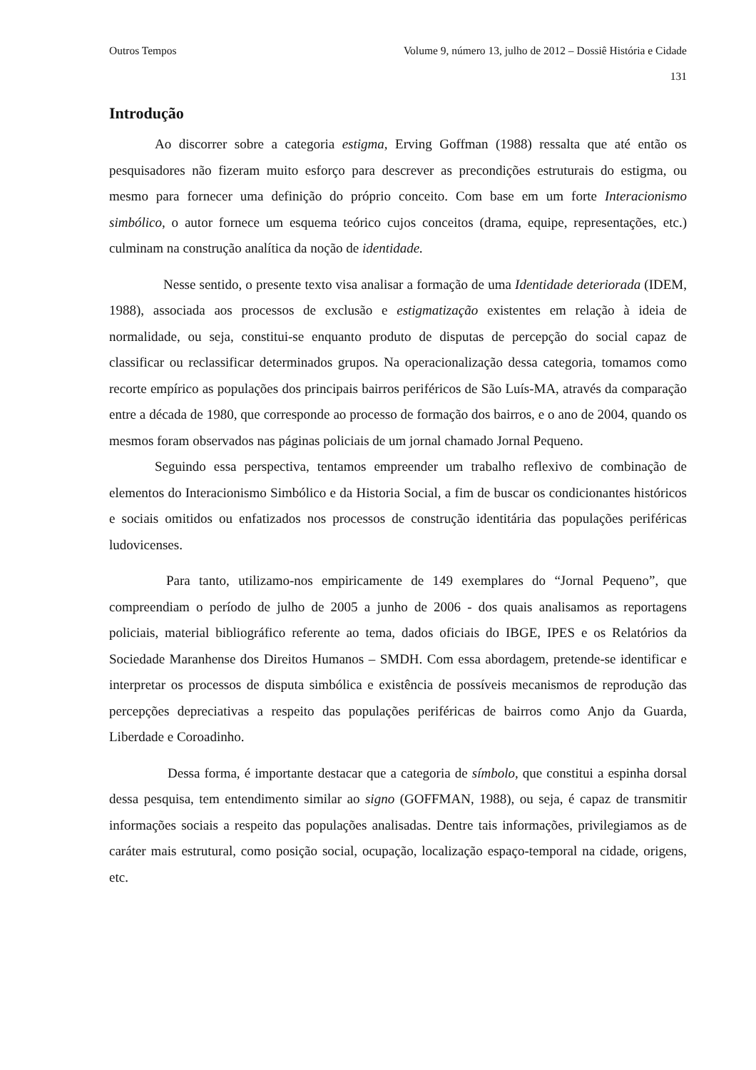Outros Tempos Volume 9, número 13, julho de 2012 – Dossiê História e Cidade
131
Introdução
Ao discorrer sobre a categoria estigma, Erving Goffman (1988) ressalta que até então os pesquisadores não fizeram muito esforço para descrever as precondições estruturais do estigma, ou mesmo para fornecer uma definição do próprio conceito. Com base em um forte Interacionismo simbólico, o autor fornece um esquema teórico cujos conceitos (drama, equipe, representações, etc.) culminam na construção analítica da noção de identidade.
Nesse sentido, o presente texto visa analisar a formação de uma Identidade deteriorada (IDEM, 1988), associada aos processos de exclusão e estigmatização existentes em relação à ideia de normalidade, ou seja, constitui-se enquanto produto de disputas de percepção do social capaz de classificar ou reclassificar determinados grupos. Na operacionalização dessa categoria, tomamos como recorte empírico as populações dos principais bairros periféricos de São Luís-MA, através da comparação entre a década de 1980, que corresponde ao processo de formação dos bairros, e o ano de 2004, quando os mesmos foram observados nas páginas policiais de um jornal chamado Jornal Pequeno.
Seguindo essa perspectiva, tentamos empreender um trabalho reflexivo de combinação de elementos do Interacionismo Simbólico e da Historia Social, a fim de buscar os condicionantes históricos e sociais omitidos ou enfatizados nos processos de construção identitária das populações periféricas ludovicenses.
Para tanto, utilizamo-nos empiricamente de 149 exemplares do “Jornal Pequeno”, que compreendiam o período de julho de 2005 a junho de 2006 - dos quais analisamos as reportagens policiais, material bibliográfico referente ao tema, dados oficiais do IBGE, IPES e os Relatórios da Sociedade Maranhense dos Direitos Humanos – SMDH. Com essa abordagem, pretende-se identificar e interpretar os processos de disputa simbólica e existência de possíveis mecanismos de reprodução das percepções depreciativas a respeito das populações periféricas de bairros como Anjo da Guarda, Liberdade e Coroadinho.
Dessa forma, é importante destacar que a categoria de símbolo, que constitui a espinha dorsal dessa pesquisa, tem entendimento similar ao signo (GOFFMAN, 1988), ou seja, é capaz de transmitir informações sociais a respeito das populações analisadas. Dentre tais informações, privilegiamos as de caráter mais estrutural, como posição social, ocupação, localização espaço-temporal na cidade, origens, etc.